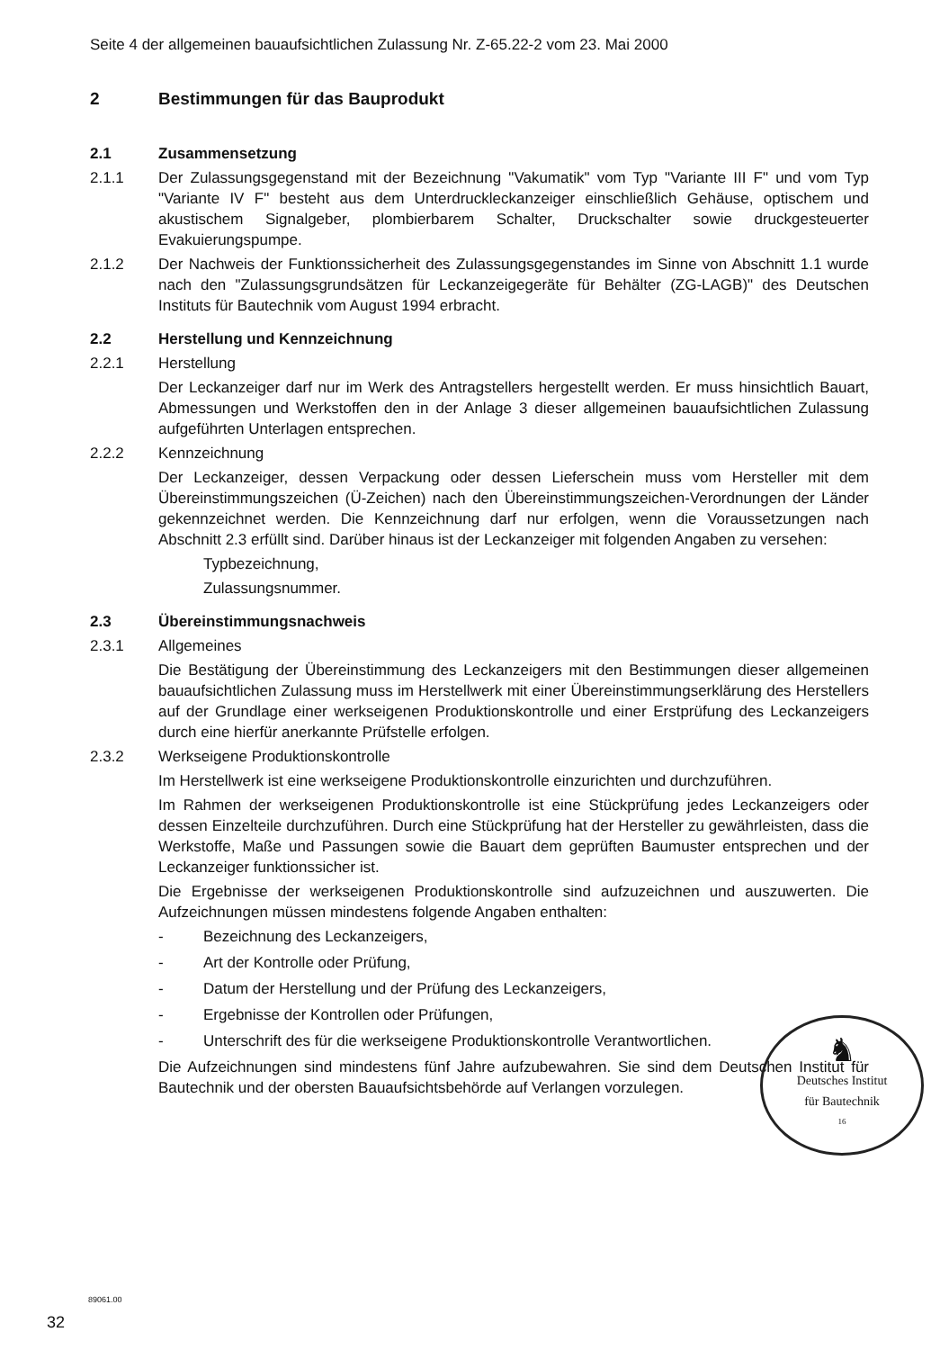Seite 4 der allgemeinen bauaufsichtlichen Zulassung Nr. Z-65.22-2 vom 23. Mai 2000
2 Bestimmungen für das Bauprodukt
2.1 Zusammensetzung
2.1.1 Der Zulassungsgegenstand mit der Bezeichnung "Vakumatik" vom Typ "Variante III F" und vom Typ "Variante IV F" besteht aus dem Unterdruckleckanzeiger einschließlich Gehäuse, optischem und akustischem Signalgeber, plombierbarem Schalter, Druckschalter sowie druckgesteuerter Evakuierungspumpe.
2.1.2 Der Nachweis der Funktionssicherheit des Zulassungsgegenstandes im Sinne von Abschnitt 1.1 wurde nach den "Zulassungsgrundsätzen für Leckanzeigegeräte für Behälter (ZG-LAGB)" des Deutschen Instituts für Bautechnik vom August 1994 erbracht.
2.2 Herstellung und Kennzeichnung
2.2.1 Herstellung
Der Leckanzeiger darf nur im Werk des Antragstellers hergestellt werden. Er muss hinsichtlich Bauart, Abmessungen und Werkstoffen den in der Anlage 3 dieser allgemeinen bauaufsichtlichen Zulassung aufgeführten Unterlagen entsprechen.
2.2.2 Kennzeichnung
Der Leckanzeiger, dessen Verpackung oder dessen Lieferschein muss vom Hersteller mit dem Übereinstimmungszeichen (Ü-Zeichen) nach den Übereinstimmungszeichen-Verordnungen der Länder gekennzeichnet werden. Die Kennzeichnung darf nur erfolgen, wenn die Voraussetzungen nach Abschnitt 2.3 erfüllt sind. Darüber hinaus ist der Leckanzeiger mit folgenden Angaben zu versehen:
Typbezeichnung,
Zulassungsnummer.
2.3 Übereinstimmungsnachweis
2.3.1 Allgemeines
Die Bestätigung der Übereinstimmung des Leckanzeigers mit den Bestimmungen dieser allgemeinen bauaufsichtlichen Zulassung muss im Herstellwerk mit einer Übereinstimmungserklärung des Herstellers auf der Grundlage einer werkseigenen Produktionskontrolle und einer Erstprüfung des Leckanzeigers durch eine hierfür anerkannte Prüfstelle erfolgen.
2.3.2 Werkseigene Produktionskontrolle
Im Herstellwerk ist eine werkseigene Produktionskontrolle einzurichten und durchzuführen.
Im Rahmen der werkseigenen Produktionskontrolle ist eine Stückprüfung jedes Leckanzeigers oder dessen Einzelteile durchzuführen. Durch eine Stückprüfung hat der Hersteller zu gewährleisten, dass die Werkstoffe, Maße und Passungen sowie die Bauart dem geprüften Baumuster entsprechen und der Leckanzeiger funktionssicher ist.
Die Ergebnisse der werkseigenen Produktionskontrolle sind aufzuzeichnen und auszuwerten. Die Aufzeichnungen müssen mindestens folgende Angaben enthalten:
- Bezeichnung des Leckanzeigers,
- Art der Kontrolle oder Prüfung,
- Datum der Herstellung und der Prüfung des Leckanzeigers,
- Ergebnisse der Kontrollen oder Prüfungen,
- Unterschrift des für die werkseigene Produktionskontrolle Verantwortlichen.
Die Aufzeichnungen sind mindestens fünf Jahre aufzubewahren. Sie sind dem Deutschen Institut für Bautechnik und der obersten Bauaufsichtsbehörde auf Verlangen vorzulegen.
♞
Deutsches Institut
für Bautechnik
16
89061.00
32